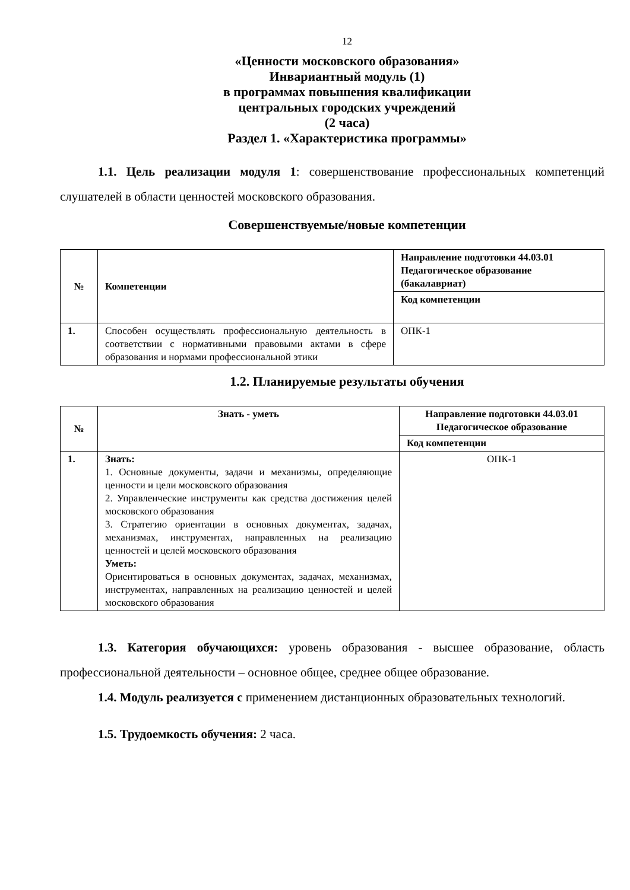12
«Ценности московского образования»
Инвариантный модуль (1)
в программах повышения квалификации
центральных городских учреждений
(2 часа)
Раздел 1. «Характеристика программы»
1.1. Цель реализации модуля 1: совершенствование профессиональных компетенций слушателей в области ценностей московского образования.
Совершенствуемые/новые компетенции
| № | Компетенции | Направление подготовки 44.03.01 Педагогическое образование (бакалавриат) |
| --- | --- | --- |
| | | Код компетенции |
| 1. | Способен осуществлять профессиональную деятельность в соответствии с нормативными правовыми актами в сфере образования и нормами профессиональной этики | ОПК-1 |
1.2. Планируемые результаты обучения
| № | Знать - уметь | Направление подготовки 44.03.01 Педагогическое образование |
| --- | --- | --- |
| | | Код компетенции |
| 1. | Знать: 1. Основные документы, задачи и механизмы, определяющие ценности и цели московского образования 2. Управленческие инструменты как средства достижения целей московского образования 3. Стратегию ориентации в основных документах, задачах, механизмах, инструментах, направленных на реализацию ценностей и целей московского образования Уметь: Ориентироваться в основных документах, задачах, механизмах, инструментах, направленных на реализацию ценностей и целей московского образования | ОПК-1 |
1.3. Категория обучающихся: уровень образования - высшее образование, область профессиональной деятельности – основное общее, среднее общее образование.
1.4. Модуль реализуется с применением дистанционных образовательных технологий.
1.5. Трудоемкость обучения: 2 часа.